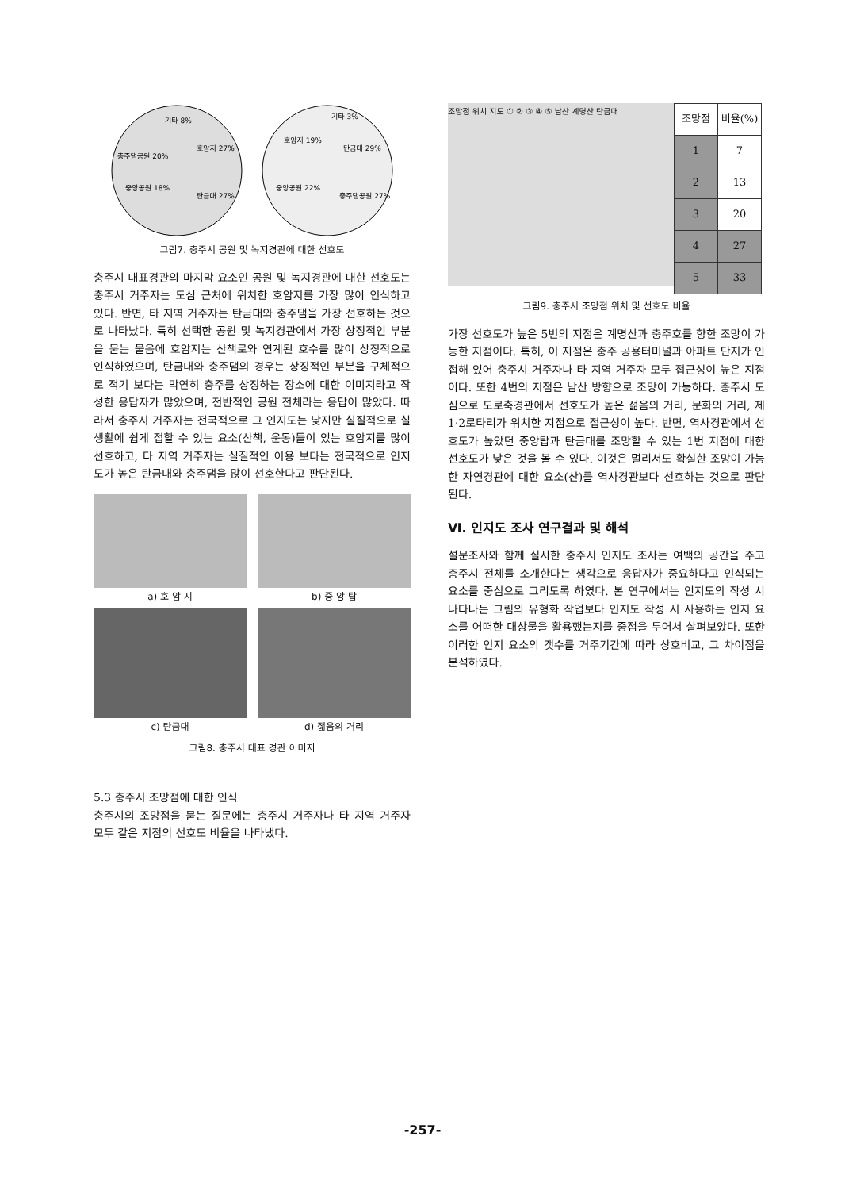호암지 27%
탄금대 27%
중앙공원 18%
충주댐공원 20%
기타 8%
탄금대 29%
충주댐공원 27%
중앙공원 22%
호암지 19%
기타 3%
그림7. 충주시 공원 및 녹지경관에 대한 선호도
충주시 대표경관의 마지막 요소인 공원 및 녹지경관에 대한 선호도는 충주시 거주자는 도심 근처에 위치한 호암지를 가장 많이 인식하고 있다. 반면, 타 지역 거주자는 탄금대와 충주댐을 가장 선호하는 것으로 나타났다. 특히 선택한 공원 및 녹지경관에서 가장 상징적인 부분을 묻는 물음에 호암지는 산책로와 연계된 호수를 많이 상징적으로 인식하였으며, 탄금대와 충주댐의 경우는 상징적인 부분을 구체적으로 적기 보다는 막연히 충주를 상징하는 장소에 대한 이미지라고 작성한 응답자가 많았으며, 전반적인 공원 전체라는 응답이 많았다. 따라서 충주시 거주자는 전국적으로 그 인지도는 낮지만 실질적으로 실생활에 쉽게 접할 수 있는 요소(산책, 운동)들이 있는 호암지를 많이 선호하고, 타 지역 거주자는 실질적인 이용 보다는 전국적으로 인지도가 높은 탄금대와 충주댐을 많이 선호한다고 판단된다.
a) 호 암 지
b) 중 앙 탑
c) 탄금대
d) 젊음의 거리
그림8. 충주시 대표 경관 이미지
5.3 충주시 조망점에 대한 인식
충주시의 조망점을 묻는 질문에는 충주시 거주자나 타 지역 거주자 모두 같은 지점의 선호도 비율을 나타냈다.
조망점 위치 지도 ① ② ③ ④ ⑤ 남산 계명산 탄금대
| 조망점 | 비율(%) |
| --- | --- |
| 1 | 7 |
| 2 | 13 |
| 3 | 20 |
| 4 | 27 |
| 5 | 33 |
그림9. 충주시 조망점 위치 및 선호도 비율
가장 선호도가 높은 5번의 지점은 계명산과 충주호를 향한 조망이 가능한 지점이다. 특히, 이 지점은 충주 공용터미널과 아파트 단지가 인접해 있어 충주시 거주자나 타 지역 거주자 모두 접근성이 높은 지점이다. 또한 4번의 지점은 남산 방향으로 조망이 가능하다. 충주시 도심으로 도로축경관에서 선호도가 높은 젊음의 거리, 문화의 거리, 제1·2로타리가 위치한 지점으로 접근성이 높다. 반면, 역사경관에서 선호도가 높았던 중앙탑과 탄금대를 조망할 수 있는 1번 지점에 대한 선호도가 낮은 것을 볼 수 있다. 이것은 멀리서도 확실한 조망이 가능한 자연경관에 대한 요소(산)를 역사경관보다 선호하는 것으로 판단된다.
Ⅵ. 인지도 조사 연구결과 및 해석
설문조사와 함께 실시한 충주시 인지도 조사는 여백의 공간을 주고 충주시 전체를 소개한다는 생각으로 응답자가 중요하다고 인식되는 요소를 중심으로 그리도록 하였다. 본 연구에서는 인지도의 작성 시 나타나는 그림의 유형화 작업보다 인지도 작성 시 사용하는 인지 요소를 어떠한 대상물을 활용했는지를 중점을 두어서 살펴보았다. 또한 이러한 인지 요소의 갯수를 거주기간에 따라 상호비교, 그 차이점을 분석하였다.
-257-